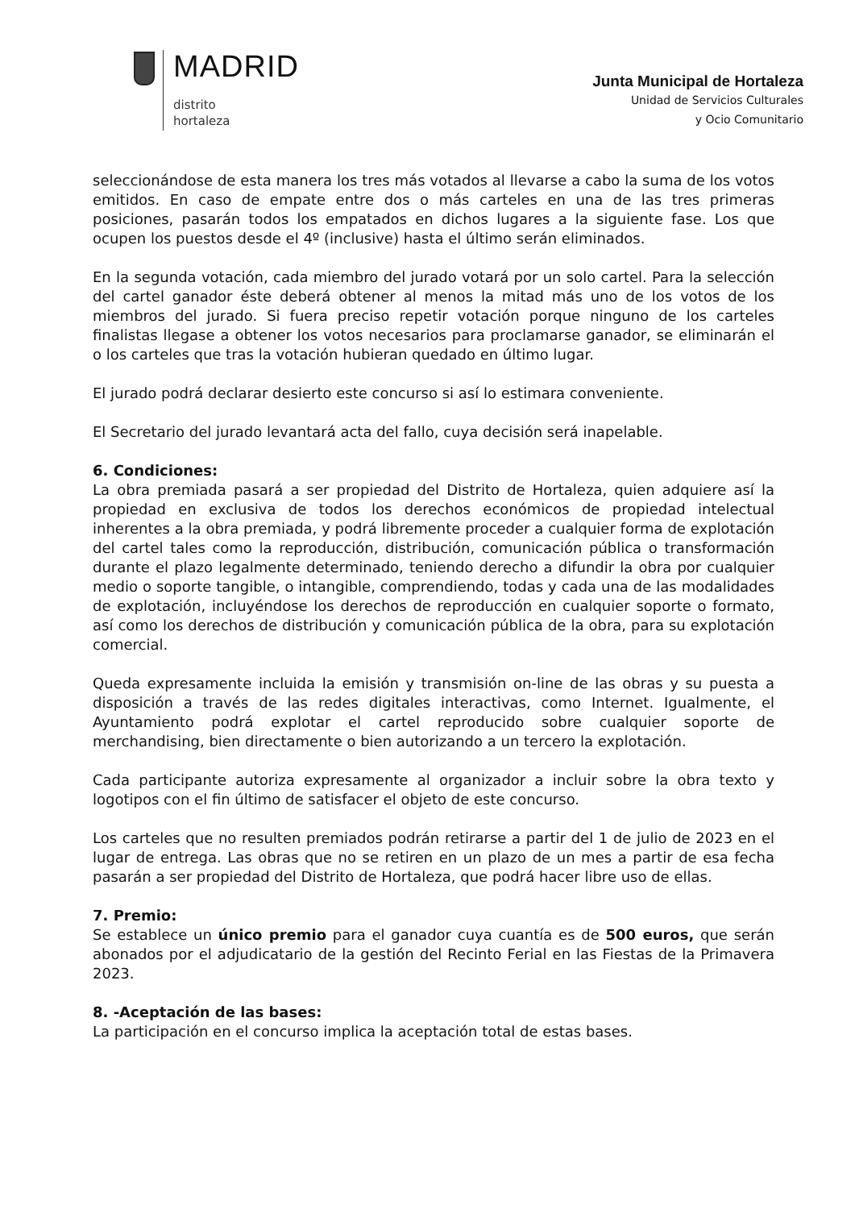MADRID
distrito
hortaleza
Junta Municipal de Hortaleza
Unidad de Servicios Culturales
y Ocio Comunitario
seleccionándose de esta manera los tres más votados al llevarse a cabo la suma de los votos emitidos. En caso de empate entre dos o más carteles en una de las tres primeras posiciones, pasarán todos los empatados en dichos lugares a la siguiente fase. Los que ocupen los puestos desde el 4º (inclusive) hasta el último serán eliminados.
En la segunda votación, cada miembro del jurado votará por un solo cartel. Para la selección del cartel ganador éste deberá obtener al menos la mitad más uno de los votos de los miembros del jurado. Si fuera preciso repetir votación porque ninguno de los carteles finalistas llegase a obtener los votos necesarios para proclamarse ganador, se eliminarán el o los carteles que tras la votación hubieran quedado en último lugar.
El jurado podrá declarar desierto este concurso si así lo estimara conveniente.
El Secretario del jurado levantará acta del fallo, cuya decisión será inapelable.
6. Condiciones:
La obra premiada pasará a ser propiedad del Distrito de Hortaleza, quien adquiere así la propiedad en exclusiva de todos los derechos económicos de propiedad intelectual inherentes a la obra premiada, y podrá libremente proceder a cualquier forma de explotación del cartel tales como la reproducción, distribución, comunicación pública o transformación durante el plazo legalmente determinado, teniendo derecho a difundir la obra por cualquier medio o soporte tangible, o intangible, comprendiendo, todas y cada una de las modalidades de explotación, incluyéndose los derechos de reproducción en cualquier soporte o formato, así como los derechos de distribución y comunicación pública de la obra, para su explotación comercial.
Queda expresamente incluida la emisión y transmisión on-line de las obras y su puesta a disposición a través de las redes digitales interactivas, como Internet. Igualmente, el Ayuntamiento podrá explotar el cartel reproducido sobre cualquier soporte de merchandising, bien directamente o bien autorizando a un tercero la explotación.
Cada participante autoriza expresamente al organizador a incluir sobre la obra texto y logotipos con el fin último de satisfacer el objeto de este concurso.
Los carteles que no resulten premiados podrán retirarse a partir del 1 de julio de 2023 en el lugar de entrega. Las obras que no se retiren en un plazo de un mes a partir de esa fecha pasarán a ser propiedad del Distrito de Hortaleza, que podrá hacer libre uso de ellas.
7. Premio:
Se establece un único premio para el ganador cuya cuantía es de 500 euros, que serán abonados por el adjudicatario de la gestión del Recinto Ferial en las Fiestas de la Primavera 2023.
8. -Aceptación de las bases:
La participación en el concurso implica la aceptación total de estas bases.